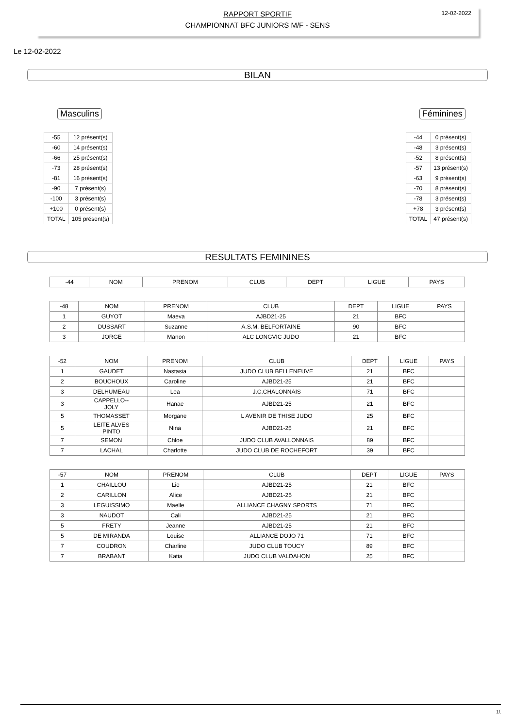RAPPORT SPORTIF
CHAMPIONNAT BFC JUNIORS M/F - SENS
12-02-2022
Le 12-02-2022
BILAN
Masculins
| -55 | 12 présent(s) |
| -60 | 14 présent(s) |
| -66 | 25 présent(s) |
| -73 | 28 présent(s) |
| -81 | 16 présent(s) |
| -90 | 7 présent(s) |
| -100 | 3 présent(s) |
| +100 | 0 présent(s) |
| TOTAL | 105 présent(s) |
Féminines
| -44 | 0 présent(s) |
| -48 | 3 présent(s) |
| -52 | 8 présent(s) |
| -57 | 13 présent(s) |
| -63 | 9 présent(s) |
| -70 | 8 présent(s) |
| -78 | 3 présent(s) |
| +78 | 3 présent(s) |
| TOTAL | 47 présent(s) |
RESULTATS FEMININES
| -44 | NOM | PRENOM | CLUB | DEPT | LIGUE | PAYS |
| --- | --- | --- | --- | --- | --- | --- |
| -48 | NOM | PRENOM | CLUB | DEPT | LIGUE | PAYS |
| --- | --- | --- | --- | --- | --- | --- |
| 1 | GUYOT | Maeva | AJBD21-25 | 21 | BFC | |
| 2 | DUSSART | Suzanne | A.S.M. BELFORTAINE | 90 | BFC | |
| 3 | JORGE | Manon | ALC LONGVIC JUDO | 21 | BFC | |
| -52 | NOM | PRENOM | CLUB | DEPT | LIGUE | PAYS |
| --- | --- | --- | --- | --- | --- | --- |
| 1 | GAUDET | Nastasia | JUDO CLUB BELLENEUVE | 21 | BFC | |
| 2 | BOUCHOUX | Caroline | AJBD21-25 | 21 | BFC | |
| 3 | DELHUMEAU | Lea | J.C.CHALONNAIS | 71 | BFC | |
| 3 | CAPPELLO-- JOLY | Hanae | AJBD21-25 | 21 | BFC | |
| 5 | THOMASSET | Morgane | L AVENIR DE THISE JUDO | 25 | BFC | |
| 5 | LEITE ALVES PINTO | Nina | AJBD21-25 | 21 | BFC | |
| 7 | SEMON | Chloe | JUDO CLUB AVALLONNAIS | 89 | BFC | |
| 7 | LACHAL | Charlotte | JUDO CLUB DE ROCHEFORT | 39 | BFC | |
| -57 | NOM | PRENOM | CLUB | DEPT | LIGUE | PAYS |
| --- | --- | --- | --- | --- | --- | --- |
| 1 | CHAILLOU | Lie | AJBD21-25 | 21 | BFC | |
| 2 | CARILLON | Alice | AJBD21-25 | 21 | BFC | |
| 3 | LEGUISSIMO | Maelle | ALLIANCE CHAGNY SPORTS | 71 | BFC | |
| 3 | NAUDOT | Cali | AJBD21-25 | 21 | BFC | |
| 5 | FRETY | Jeanne | AJBD21-25 | 21 | BFC | |
| 5 | DE MIRANDA | Louise | ALLIANCE DOJO 71 | 71 | BFC | |
| 7 | COUDRON | Charline | JUDO CLUB TOUCY | 89 | BFC | |
| 7 | BRABANT | Katia | JUDO CLUB VALDAHON | 25 | BFC | |
1/.